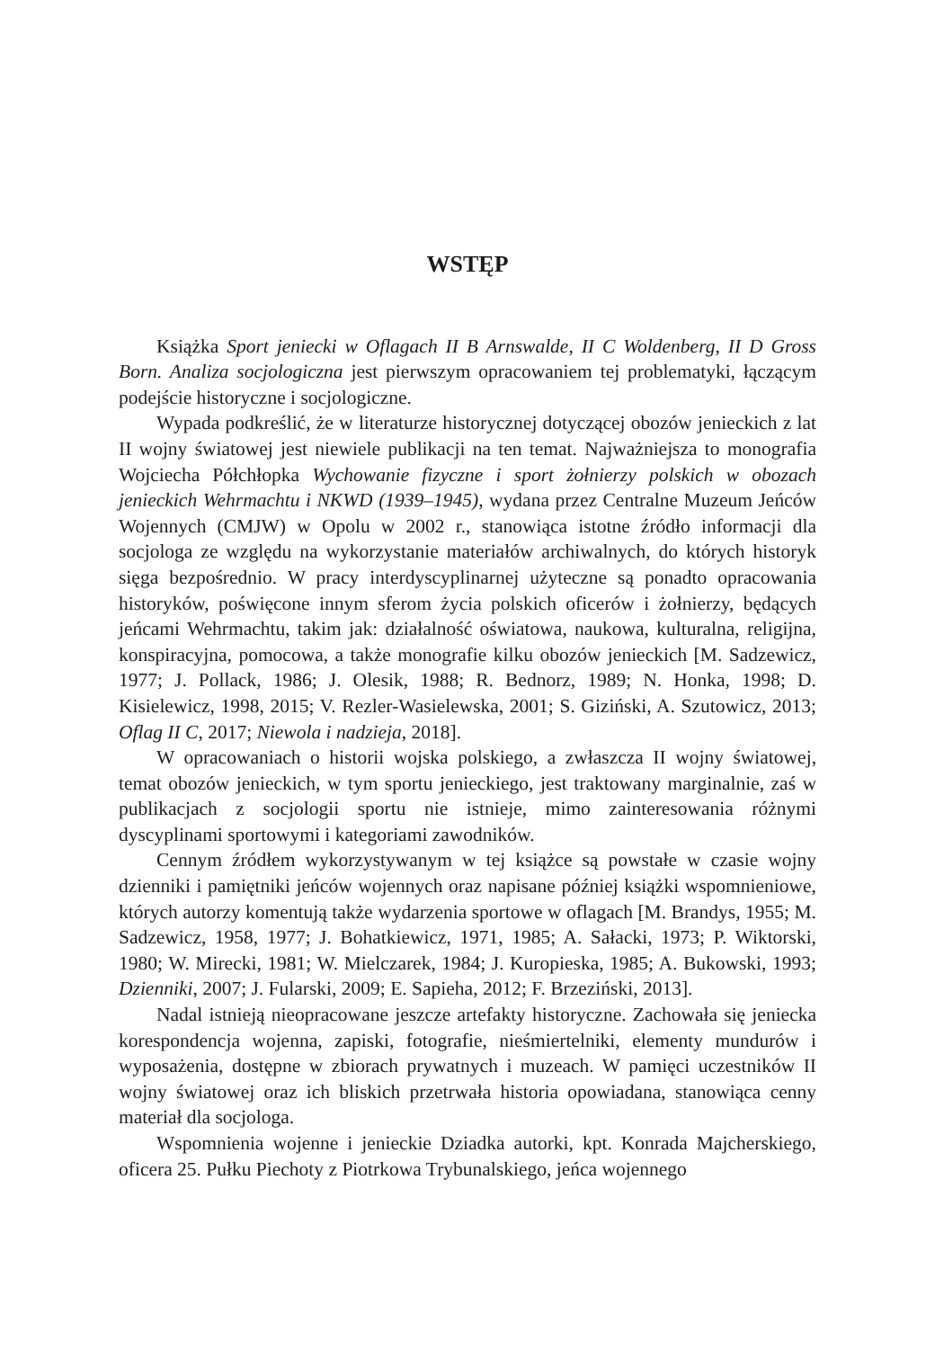WSTĘP
Książka Sport jeniecki w Oflagach II B Arnswalde, II C Woldenberg, II D Gross Born. Analiza socjologiczna jest pierwszym opracowaniem tej problematyki, łączącym podejście historyczne i socjologiczne.
Wypada podkreślić, że w literaturze historycznej dotyczącej obozów jenieckich z lat II wojny światowej jest niewiele publikacji na ten temat. Najważniejsza to monografia Wojciecha Półchłopka Wychowanie fizyczne i sport żołnierzy polskich w obozach jenieckich Wehrmachtu i NKWD (1939–1945), wydana przez Centralne Muzeum Jeńców Wojennych (CMJW) w Opolu w 2002 r., stanowiąca istotne źródło informacji dla socjologa ze względu na wykorzystanie materiałów archiwalnych, do których historyk sięga bezpośrednio. W pracy interdyscyplinarnej użyteczne są ponadto opracowania historyków, poświęcone innym sferom życia polskich oficerów i żołnierzy, będących jeńcami Wehrmachtu, takim jak: działalność oświatowa, naukowa, kulturalna, religijna, konspiracyjna, pomocowa, a także monografie kilku obozów jenieckich [M. Sadzewicz, 1977; J. Pollack, 1986; J. Olesik, 1988; R. Bednorz, 1989; N. Honka, 1998; D. Kisielewicz, 1998, 2015; V. Rezler-Wasielewska, 2001; S. Giziński, A. Szutowicz, 2013; Oflag II C, 2017; Niewola i nadzieja, 2018].
W opracowaniach o historii wojska polskiego, a zwłaszcza II wojny światowej, temat obozów jenieckich, w tym sportu jenieckiego, jest traktowany marginalnie, zaś w publikacjach z socjologii sportu nie istnieje, mimo zainteresowania różnymi dyscyplinami sportowymi i kategoriami zawodników.
Cennym źródłem wykorzystywanym w tej książce są powstałe w czasie wojny dzienniki i pamiętniki jeńców wojennych oraz napisane później książki wspomnieniowe, których autorzy komentują także wydarzenia sportowe w oflagach [M. Brandys, 1955; M. Sadzewicz, 1958, 1977; J. Bohatkiewicz, 1971, 1985; A. Sałacki, 1973; P. Wiktorski, 1980; W. Mirecki, 1981; W. Mielczarek, 1984; J. Kuropieska, 1985; A. Bukowski, 1993; Dzienniki, 2007; J. Fularski, 2009; E. Sapieha, 2012; F. Brzeziński, 2013].
Nadal istnieją nieopracowane jeszcze artefakty historyczne. Zachowała się jeniecka korespondencja wojenna, zapiski, fotografie, nieśmiertelniki, elementy mundurów i wyposażenia, dostępne w zbiorach prywatnych i muzeach. W pamięci uczestników II wojny światowej oraz ich bliskich przetrwała historia opowiadana, stanowiąca cenny materiał dla socjologa.
Wspomnienia wojenne i jenieckie Dziadka autorki, kpt. Konrada Majcherskiego, oficera 25. Pułku Piechoty z Piotrkowa Trybunalskiego, jeńca wojennego